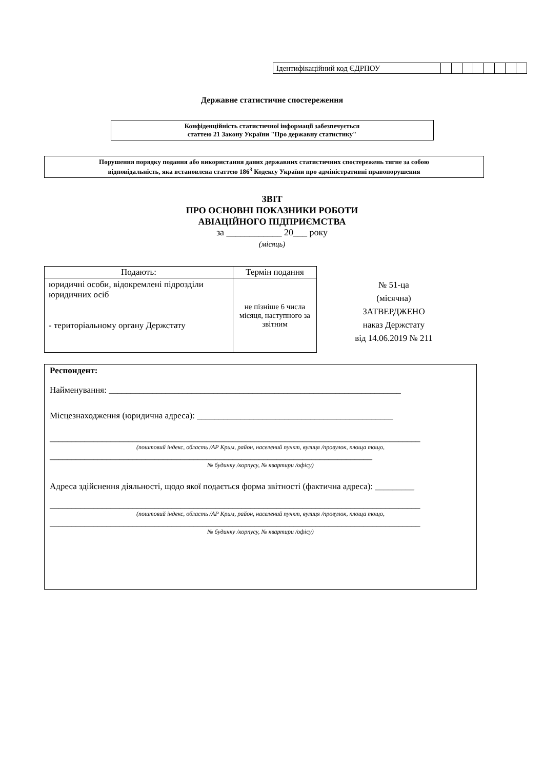| Ідентифікаційний код ЄДРПОУ | | | | | | | | |
Державне статистичне спостереження
Конфіденційність статистичної інформації забезпечується
статтею 21 Закону України "Про державну статистику"
Порушення порядку подання або використання даних державних статистичних спостережень тягне за собою
відповідальність, яка встановлена статтею 186<sup>3</sup> Кодексу України про адміністративні правопорушення
ЗВІТ
ПРО ОСНОВНІ ПОКАЗНИКИ РОБОТИ
АВІАЦІЙНОГО ПІДПРИЄМСТВА
за ____________ 20___ року
(місяць)
| Подають: | Термін подання |
| --- | --- |
| юридичні особи, відокремлені підрозділи юридичних осіб - територіальному органу Держстату | не пізніше 6 числа місяця, наступного за звітним |
№ 51-ца
(місячна)
ЗАТВЕРДЖЕНО
наказ Держстату
від 14.06.2019 № 211
Респондент:
Найменування: ___________________________________________________________________
Місцезнаходження (юридична адреса): _____________________________________________
_____________________________________________________________________________________
(поштовий індекс, область /АР Крим, район, населений пункт, вулиця /провулок, площа тощо,
__________________________________________________________________________
№ будинку /корпусу, № квартири /офісу)
Адреса здійснення діяльності, щодо якої подається форма звітності (фактична адреса): _________
_____________________________________________________________________________________
(поштовий індекс, область /АР Крим, район, населений пункт, вулиця /провулок, площа тощо,
_____________________________________________________________________________________
№ будинку /корпусу, № квартири /офісу)